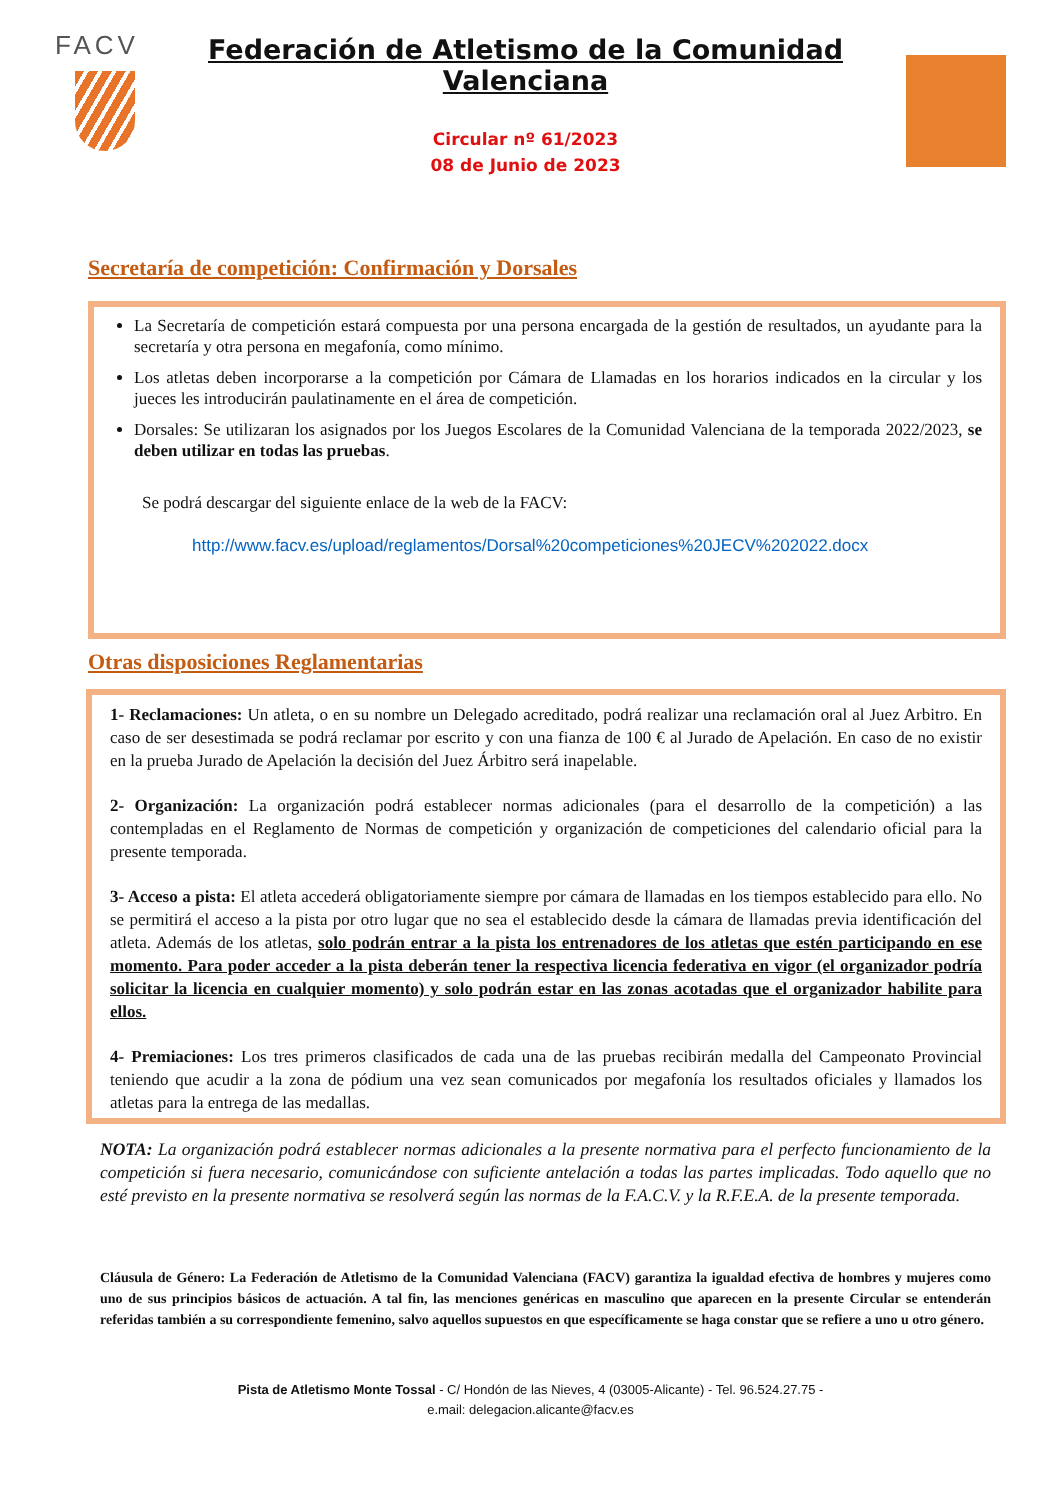FACV
Federación de Atletismo de la Comunidad Valenciana
Circular nº 61/2023
08 de Junio de 2023
Secretaría de competición: Confirmación y Dorsales
La Secretaría de competición estará compuesta por una persona encargada de la gestión de resultados, un ayudante para la secretaría y otra persona en megafonía, como mínimo.
Los atletas deben incorporarse a la competición por Cámara de Llamadas en los horarios indicados en la circular y los jueces les introducirán paulatinamente en el área de competición.
Dorsales: Se utilizaran los asignados por los Juegos Escolares de la Comunidad Valenciana de la temporada 2022/2023, se deben utilizar en todas las pruebas.
Se podrá descargar del siguiente enlace de la web de la FACV:
http://www.facv.es/upload/reglamentos/Dorsal%20competiciones%20JECV%202022.docx
Otras disposiciones Reglamentarias
1- Reclamaciones: Un atleta, o en su nombre un Delegado acreditado, podrá realizar una reclamación oral al Juez Arbitro. En caso de ser desestimada se podrá reclamar por escrito y con una fianza de 100 € al Jurado de Apelación. En caso de no existir en la prueba Jurado de Apelación la decisión del Juez Árbitro será inapelable.
2- Organización: La organización podrá establecer normas adicionales (para el desarrollo de la competición) a las contempladas en el Reglamento de Normas de competición y organización de competiciones del calendario oficial para la presente temporada.
3- Acceso a pista: El atleta accederá obligatoriamente siempre por cámara de llamadas en los tiempos establecido para ello. No se permitirá el acceso a la pista por otro lugar que no sea el establecido desde la cámara de llamadas previa identificación del atleta. Además de los atletas, solo podrán entrar a la pista los entrenadores de los atletas que estén participando en ese momento. Para poder acceder a la pista deberán tener la respectiva licencia federativa en vigor (el organizador podría solicitar la licencia en cualquier momento) y solo podrán estar en las zonas acotadas que el organizador habilite para ellos.
4- Premiaciones: Los tres primeros clasificados de cada una de las pruebas recibirán medalla del Campeonato Provincial teniendo que acudir a la zona de pódium una vez sean comunicados por megafonía los resultados oficiales y llamados los atletas para la entrega de las medallas.
NOTA: La organización podrá establecer normas adicionales a la presente normativa para el perfecto funcionamiento de la competición si fuera necesario, comunicándose con suficiente antelación a todas las partes implicadas. Todo aquello que no esté previsto en la presente normativa se resolverá según las normas de la F.A.C.V. y la R.F.E.A. de la presente temporada.
Cláusula de Género: La Federación de Atletismo de la Comunidad Valenciana (FACV) garantiza la igualdad efectiva de hombres y mujeres como uno de sus principios básicos de actuación. A tal fin, las menciones genéricas en masculino que aparecen en la presente Circular se entenderán referidas también a su correspondiente femenino, salvo aquellos supuestos en que específicamente se haga constar que se refiere a uno u otro género.
Pista de Atletismo Monte Tossal - C/ Hondón de las Nieves, 4 (03005-Alicante) - Tel. 96.524.27.75 -
e.mail: delegacion.alicante@facv.es